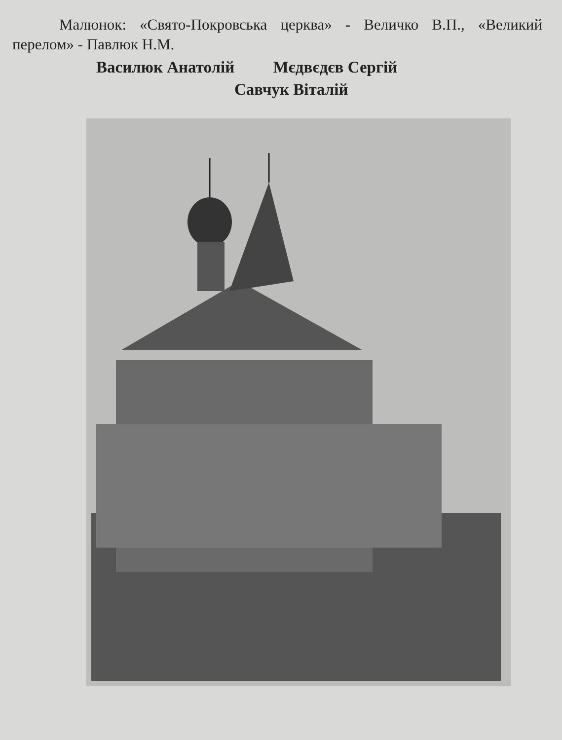Малюнок: «Свято-Покровська церква» - Величко В.П., «Великий перелом» - Павлюк Н.М.
Василюк Анатолій Мєдвєдєв Сергій
Савчук Віталій